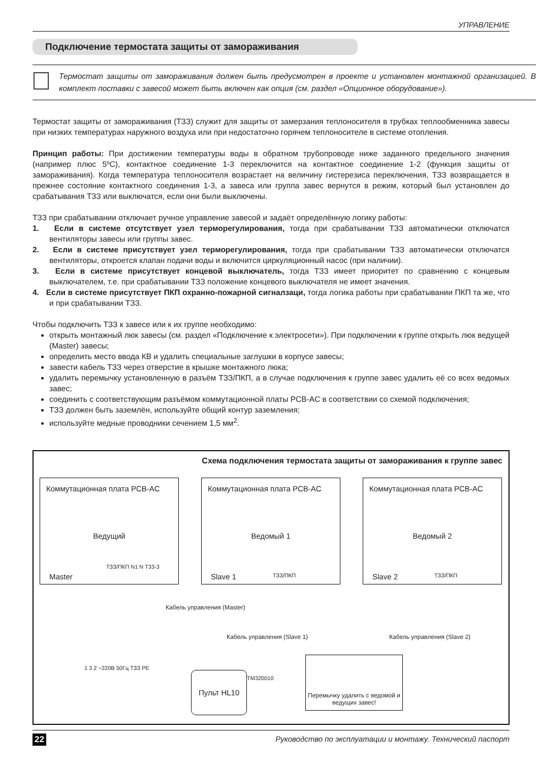УПРАВЛЕНИЕ
Подключение термостата защиты от замораживания
Термостат защиты от замораживания должен быть предусмотрен в проекте и установлен монтажной организацией. В комплект поставки с завесой может быть включен как опция (см. раздел «Опционное оборудование»).
Термостат защиты от замораживания (ТЗЗ) служит для защиты от замерзания теплоносителя в трубках теплообменника завесы при низких температурах наружного воздуха или при недостаточно горячем теплоносителе в системе отопления.
Принцип работы: При достижении температуры воды в обратном трубопроводе ниже заданного предельного значения (например плюс 5ºС), контактное соединение 1-3 переключится на контактное соединение 1-2 (функция защиты от замораживания). Когда температура теплоносителя возрастает на величину гистерезиса переключения, ТЗЗ возвращается в прежнее состояние контактного соединения 1-3, а завеса или группа завес вернутся в режим, который был установлен до срабатывания ТЗЗ или выключатся, если они были выключены.
ТЗЗ при срабатывании отключает ручное управление завесой и задаёт определённую логику работы:
1. Если в системе отсутствует узел терморегулирования, тогда при срабатывании ТЗЗ автоматически отключатся вентиляторы завесы или группы завес.
2. Если в системе присутствует узел терморегулирования, тогда при срабатывании ТЗЗ автоматически отключатся вентиляторы, откроется клапан подачи воды и включится циркуляционный насос (при наличии).
3. Если в системе присутствует концевой выключатель, тогда ТЗЗ имеет приоритет по сравнению с концевым выключателем, т.е. при срабатывании ТЗЗ положение концевого выключателя не имеет значения.
4. Если в системе присутствует ПКП охранно-пожарной сигналзаци, тогда логика работы при срабатывании ПКП та же, что и при срабатывании ТЗЗ.
Чтобы подключить ТЗЗ к завесе или к их группе необходимо:
открыть монтажный люк завесы (см. раздел «Подключение к электросети»). При подключении к группе открыть люк ведущей (Master) завесы;
определить место ввода КВ и удалить специальные заглушки в корпусе завесы;
завести кабель ТЗЗ через отверстие в крышке монтажного люка;
удалить перемычку установленную в разъём ТЗЗ/ПКП, а в случае подключения к группе завес удалить её со всех ведомых завес;
соединить с соответствующим разъёмом коммутационной платы PCB-AC в соответствии со схемой подключения;
ТЗЗ должен быть заземлён, используйте общий контур заземления;
используйте медные проводники сечением 1,5 мм<sup>2</sup>.
Схема подключения термостата защиты от замораживания к группе завес
Коммутационная плата PCB-AC
Ведущий
Master
ТЗЗ/ПКП N1 N T33-3
Коммутационная плата PCB-AC
Ведомый 1
Slave 1 ТЗЗ/ПКП
Коммутационная плата PCB-AC
Ведомый 2
Slave 2 ТЗЗ/ПКП
Кабель управления (Slave 1) Кабель управления (Slave 2)
Кабель управления (Master)
1 3 2 ~220В 50Гц ТЗЗ PE
Пульт HL10 TM320010
Перемычку удалить с ведомой и ведущих завес!
22 Руководство по эксплуатации и монтажу. Технический паспорт